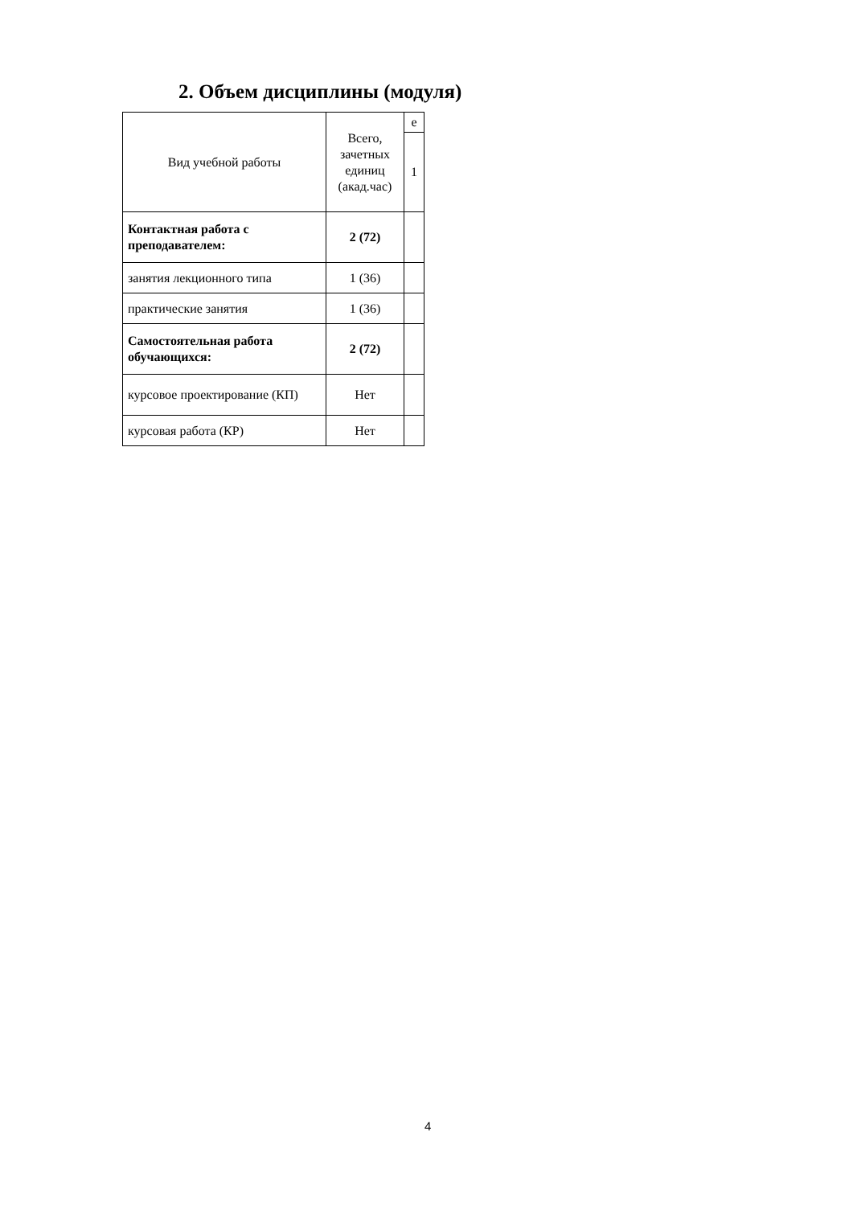2. Объем дисциплины (модуля)
| Вид учебной работы | Всего, зачетных единиц (акад.час) | е |
| | | 1 |
| Контактная работа с преподавателем: | 2 (72) | |
| занятия лекционного типа | 1 (36) | |
| практические занятия | 1 (36) | |
| Самостоятельная работа обучающихся: | 2 (72) | |
| курсовое проектирование (КП) | Нет | |
| курсовая работа (КР) | Нет | |
4